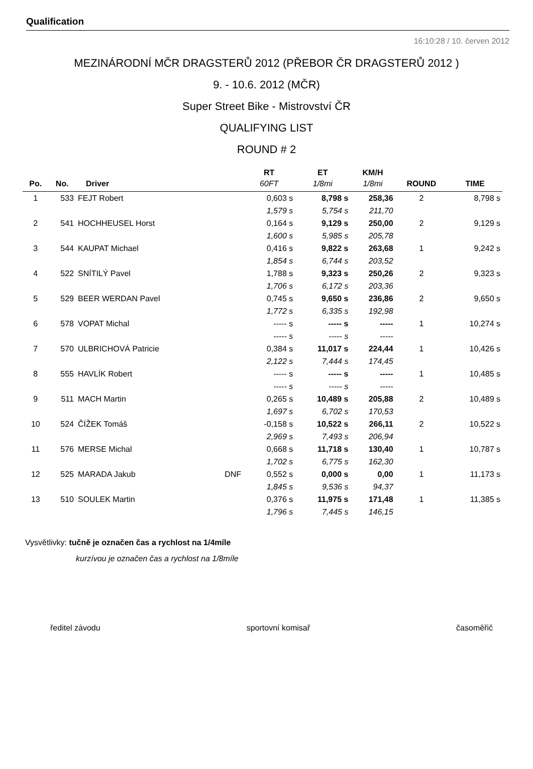Qualification
16:10:28 / 10. červen 2012
MEZINÁRODNÍ MČR DRAGSTERŮ 2012 (PŘEBOR ČR DRAGSTERŮ 2012 )
9. - 10.6. 2012 (MČR)
Super Street Bike - Mistrovství ČR
QUALIFYING LIST
ROUND # 2
| | | | | RT | ET | KM/H | | |
| --- | --- | --- | --- | --- | --- | --- | --- | --- |
| Po. | No. | Driver | | 60FT | 1/8mi | 1/8mi | ROUND | TIME |
| 1 | 533 | FEJT Robert | | 0,603 s | 8,798 s | 258,36 | 2 | 8,798 s |
| | | | | 1,579 s | 5,754 s | 211,70 | | |
| 2 | 541 | HOCHHEUSEL Horst | | 0,164 s | 9,129 s | 250,00 | 2 | 9,129 s |
| | | | | 1,600 s | 5,985 s | 205,78 | | |
| 3 | 544 | KAUPAT Michael | | 0,416 s | 9,822 s | 263,68 | 1 | 9,242 s |
| | | | | 1,854 s | 6,744 s | 203,52 | | |
| 4 | 522 | SNÍTILÝ Pavel | | 1,788 s | 9,323 s | 250,26 | 2 | 9,323 s |
| | | | | 1,706 s | 6,172 s | 203,36 | | |
| 5 | 529 | BEER WERDAN Pavel | | 0,745 s | 9,650 s | 236,86 | 2 | 9,650 s |
| | | | | 1,772 s | 6,335 s | 192,98 | | |
| 6 | 578 | VOPAT Michal | | ----- s | ----- s | ----- | 1 | 10,274 s |
| | | | | ----- s | ----- s | ----- | | |
| 7 | 570 | ULBRICHOVÁ Patricie | | 0,384 s | 11,017 s | 224,44 | 1 | 10,426 s |
| | | | | 2,122 s | 7,444 s | 174,45 | | |
| 8 | 555 | HAVLÍK Robert | | ----- s | ----- s | ----- | 1 | 10,485 s |
| | | | | ----- s | ----- s | ----- | | |
| 9 | 511 | MACH Martin | | 0,265 s | 10,489 s | 205,88 | 2 | 10,489 s |
| | | | | 1,697 s | 6,702 s | 170,53 | | |
| 10 | 524 | ČÍŽEK Tomáš | | -0,158 s | 10,522 s | 266,11 | 2 | 10,522 s |
| | | | | 2,969 s | 7,493 s | 206,94 | | |
| 11 | 576 | MERSE Michal | | 0,668 s | 11,718 s | 130,40 | 1 | 10,787 s |
| | | | | 1,702 s | 6,775 s | 162,30 | | |
| 12 | 525 | MARADA Jakub | DNF | 0,552 s | 0,000 s | 0,00 | 1 | 11,173 s |
| | | | | 1,845 s | 9,536 s | 94,37 | | |
| 13 | 510 | SOULEK Martin | | 0,376 s | 11,975 s | 171,48 | 1 | 11,385 s |
| | | | | 1,796 s | 7,445 s | 146,15 | | |
Vysvětlivky: tučně je označen čas a rychlost na 1/4míle
kurzívou je označen čas a rychlost na 1/8míle
ředitel závodu sportovní komisař časoměřič